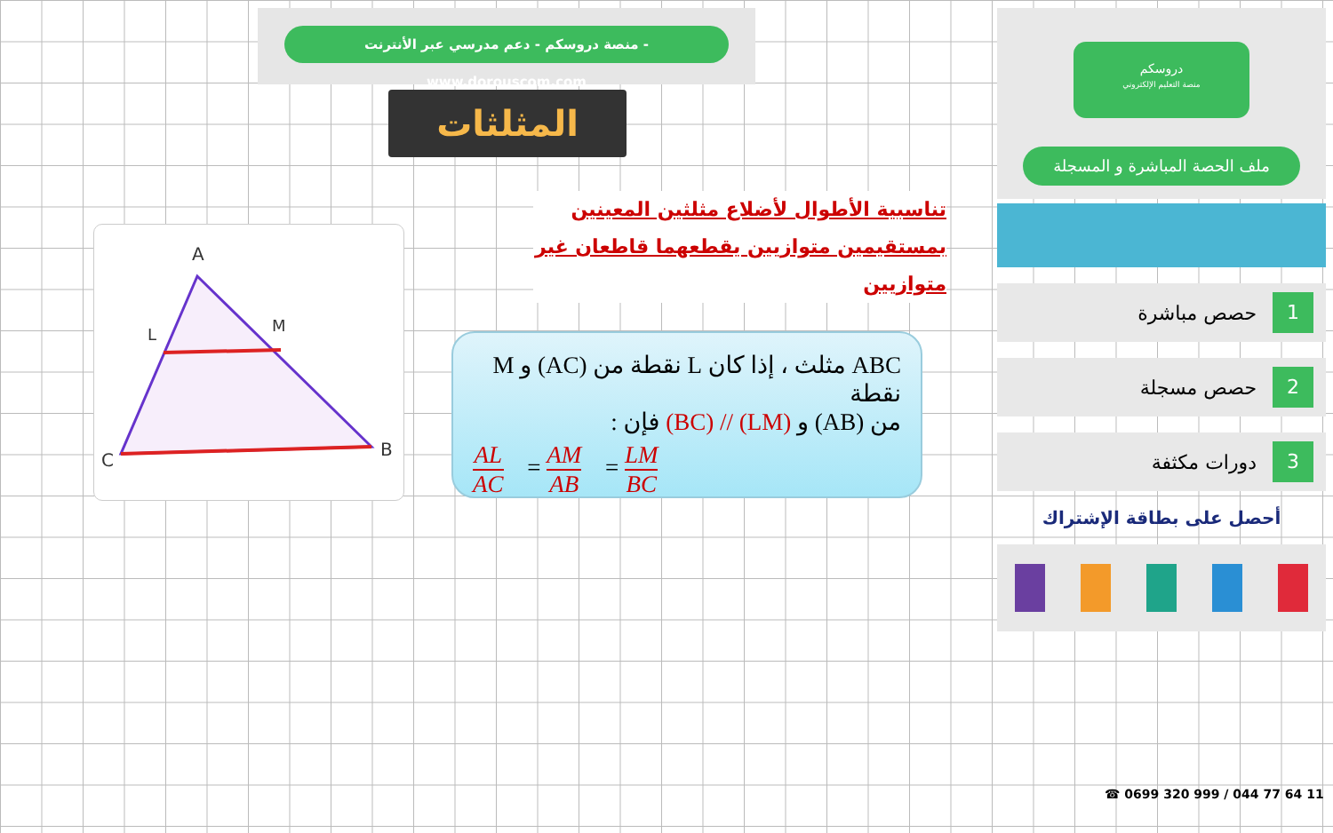منصة دروسكم - دعم مدرسي عبر الأنترنت - www.dorouscom.com
المثلثات
تناسبية الأطوال لأضلاع مثلثين المعينين بمستقيمين متوازيين يقطعهما قاطعان غير متوازيين
A
C
B
L
M
ABC مثلث ، إذا كان L نقطة من (AC) و M نقطة
من (AB) و (LM) // (BC) فإن :
AL AC = AM AB = LM BC
دروسكم
منصة التعليم الإلكتروني
ملف الحصة المباشرة و المسجلة
حصص مباشرة 1
حصص مسجلة 2
دورات مكثفة 3
أحصل على بطاقة الإشتراك
☎ 0699 320 999 / 044 77 64 11